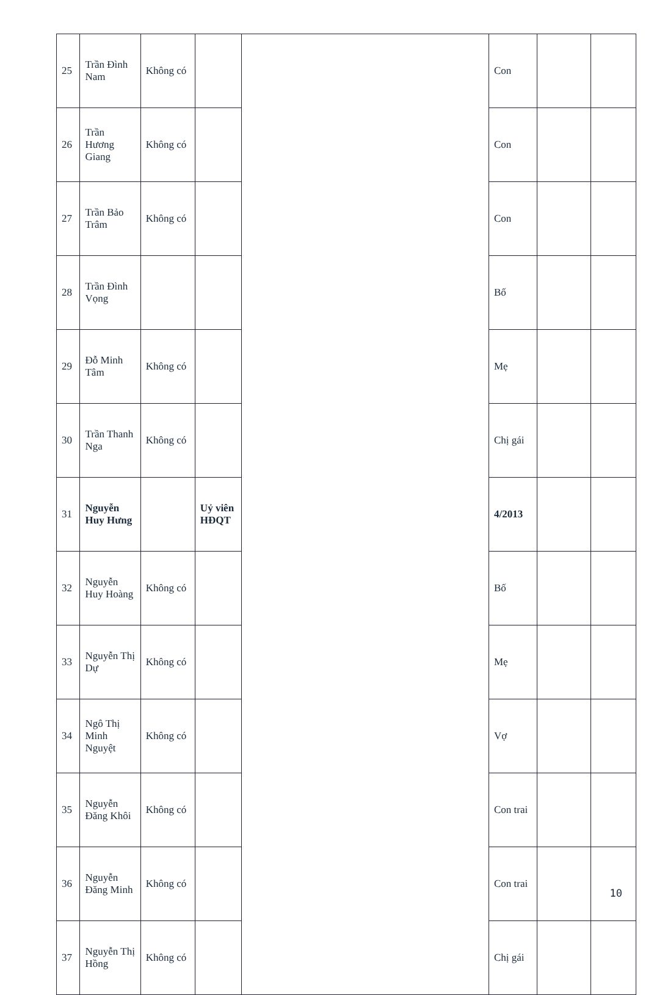| 25 | Trần Đình Nam | Không có | | | Con | | |
| 26 | Trần Hương Giang | Không có | | | Con | | |
| 27 | Trần Bảo Trâm | Không có | | | Con | | |
| 28 | Trần Đình Vọng | | | | Bố | | |
| 29 | Đỗ Minh Tâm | Không có | | | Mẹ | | |
| 30 | Trần Thanh Nga | Không có | | | Chị gái | | |
| 31 | Nguyễn Huy Hưng | | Uỷ viên HĐQT | | 4/2013 | | |
| 32 | Nguyễn Huy Hoàng | Không có | | | Bố | | |
| 33 | Nguyễn Thị Dự | Không có | | | Mẹ | | |
| 34 | Ngô Thị Minh Nguyệt | Không có | | | Vợ | | |
| 35 | Nguyễn Đăng Khôi | Không có | | | Con trai | | |
| 36 | Nguyễn Đăng Minh | Không có | | | Con trai | | |
| 37 | Nguyễn Thị Hồng | Không có | | | Chị gái | | |
10